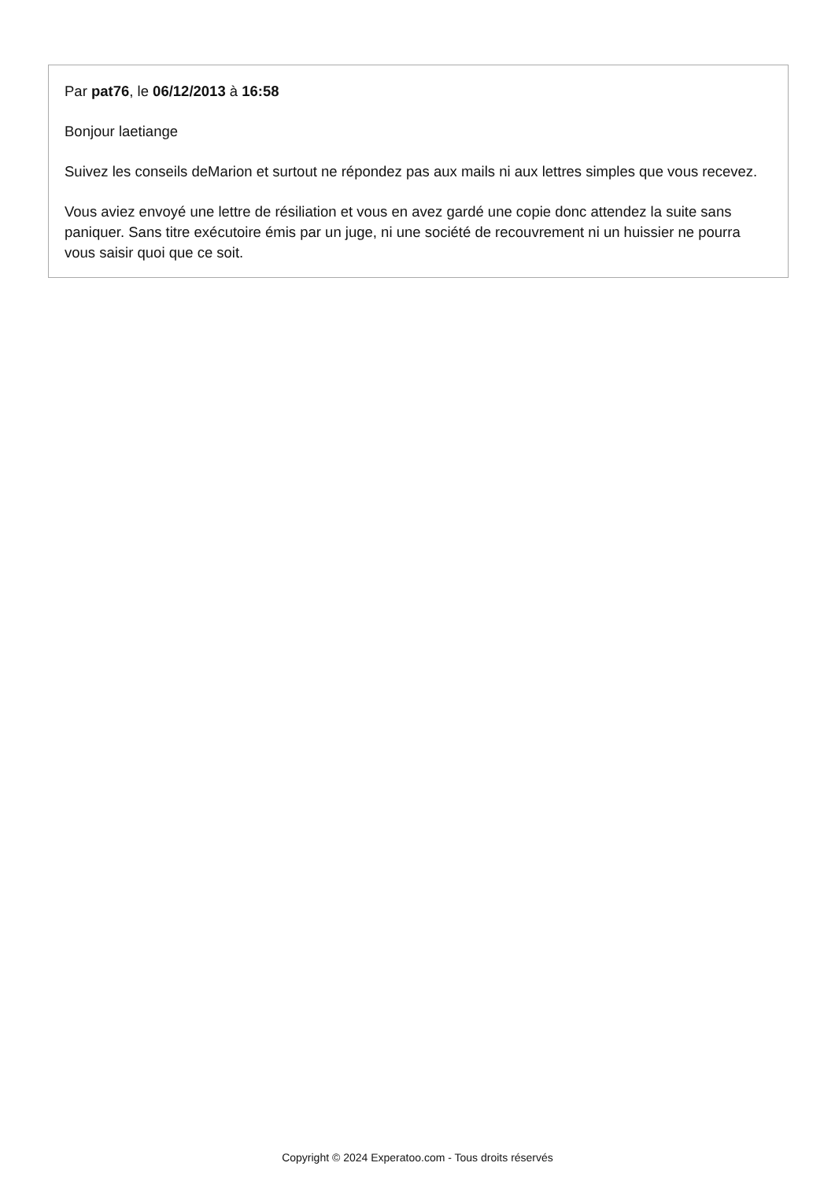Par pat76, le 06/12/2013 à 16:58
Bonjour laetiange
Suivez les conseils deMarion et surtout ne répondez pas aux mails ni aux lettres simples que vous recevez.
Vous aviez envoyé une lettre de résiliation et vous en avez gardé une copie donc attendez la suite sans paniquer. Sans titre exécutoire émis par un juge, ni une société de recouvrement ni un huissier ne pourra vous saisir quoi que ce soit.
Copyright © 2024 Experatoo.com - Tous droits réservés